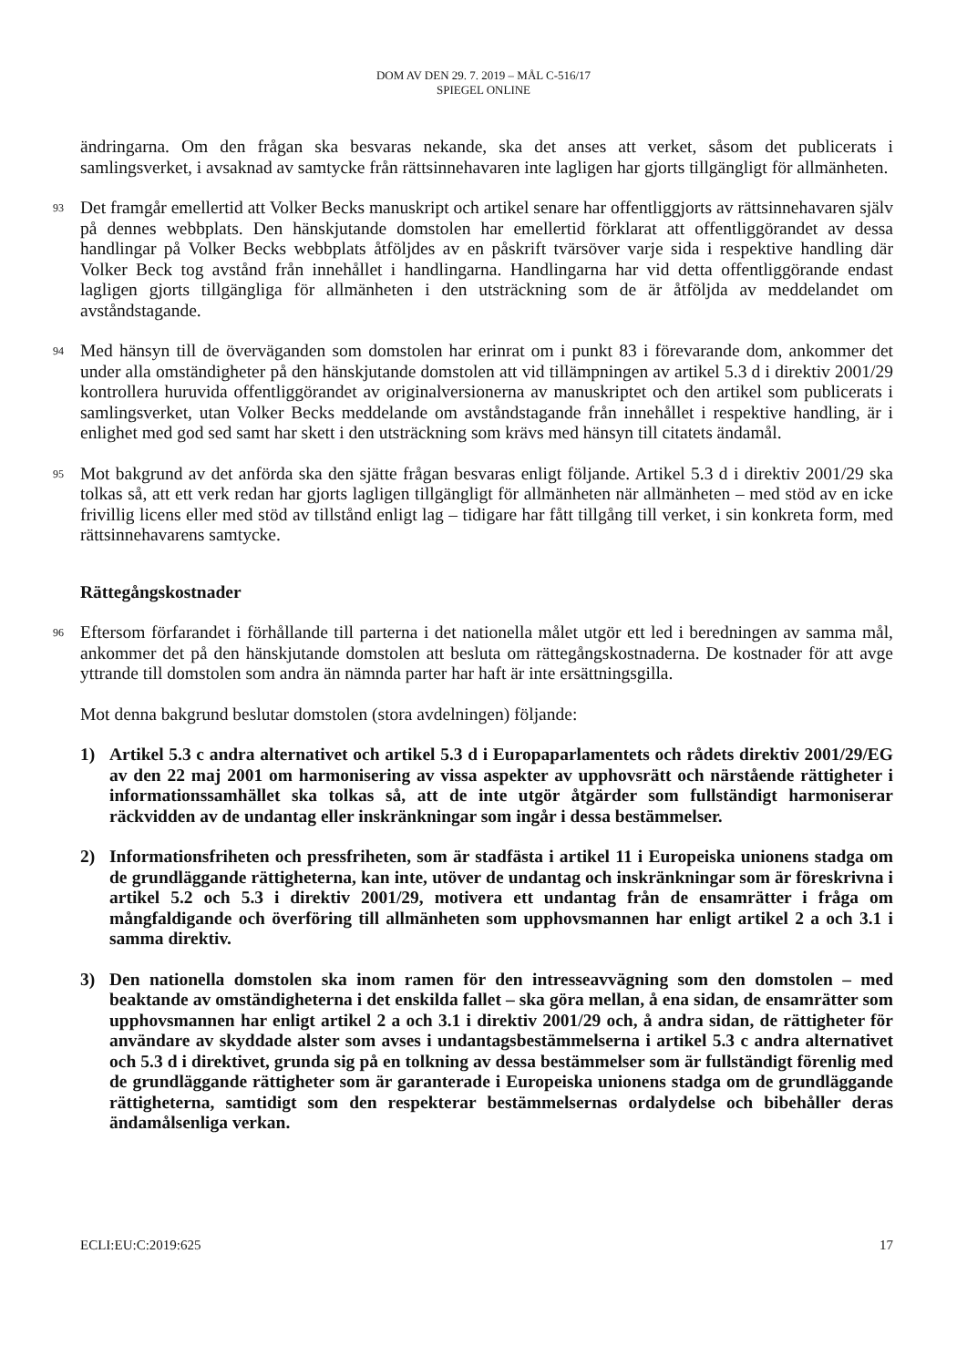DOM AV DEN 29. 7. 2019 – MÅL C-516/17
SPIEGEL ONLINE
ändringarna. Om den frågan ska besvaras nekande, ska det anses att verket, såsom det publicerats i samlingsverket, i avsaknad av samtycke från rättsinnehavaren inte lagligen har gjorts tillgängligt för allmänheten.
93
Det framgår emellertid att Volker Becks manuskript och artikel senare har offentliggjorts av rättsinnehavaren själv på dennes webbplats. Den hänskjutande domstolen har emellertid förklarat att offentliggörandet av dessa handlingar på Volker Becks webbplats åtföljdes av en påskrift tvärsöver varje sida i respektive handling där Volker Beck tog avstånd från innehållet i handlingarna. Handlingarna har vid detta offentliggörande endast lagligen gjorts tillgängliga för allmänheten i den utsträckning som de är åtföljda av meddelandet om avståndstagande.
94
Med hänsyn till de överväganden som domstolen har erinrat om i punkt 83 i förevarande dom, ankommer det under alla omständigheter på den hänskjutande domstolen att vid tillämpningen av artikel 5.3 d i direktiv 2001/29 kontrollera huruvida offentliggörandet av originalversionerna av manuskriptet och den artikel som publicerats i samlingsverket, utan Volker Becks meddelande om avståndstagande från innehållet i respektive handling, är i enlighet med god sed samt har skett i den utsträckning som krävs med hänsyn till citatets ändamål.
95
Mot bakgrund av det anförda ska den sjätte frågan besvaras enligt följande. Artikel 5.3 d i direktiv 2001/29 ska tolkas så, att ett verk redan har gjorts lagligen tillgängligt för allmänheten när allmänheten – med stöd av en icke frivillig licens eller med stöd av tillstånd enligt lag – tidigare har fått tillgång till verket, i sin konkreta form, med rättsinnehavarens samtycke.
Rättegångskostnader
96
Eftersom förfarandet i förhållande till parterna i det nationella målet utgör ett led i beredningen av samma mål, ankommer det på den hänskjutande domstolen att besluta om rättegångskostnaderna. De kostnader för att avge yttrande till domstolen som andra än nämnda parter har haft är inte ersättningsgilla.
Mot denna bakgrund beslutar domstolen (stora avdelningen) följande:
1) Artikel 5.3 c andra alternativet och artikel 5.3 d i Europaparlamentets och rådets direktiv 2001/29/EG av den 22 maj 2001 om harmonisering av vissa aspekter av upphovsrätt och närstående rättigheter i informationssamhället ska tolkas så, att de inte utgör åtgärder som fullständigt harmoniserar räckvidden av de undantag eller inskränkningar som ingår i dessa bestämmelser.
2) Informationsfriheten och pressfriheten, som är stadfästa i artikel 11 i Europeiska unionens stadga om de grundläggande rättigheterna, kan inte, utöver de undantag och inskränkningar som är föreskrivna i artikel 5.2 och 5.3 i direktiv 2001/29, motivera ett undantag från de ensamrätter i fråga om mångfaldigande och överföring till allmänheten som upphovsmannen har enligt artikel 2 a och 3.1 i samma direktiv.
3) Den nationella domstolen ska inom ramen för den intresseavvägning som den domstolen – med beaktande av omständigheterna i det enskilda fallet – ska göra mellan, å ena sidan, de ensamrätter som upphovsmannen har enligt artikel 2 a och 3.1 i direktiv 2001/29 och, å andra sidan, de rättigheter för användare av skyddade alster som avses i undantagsbestämmelserna i artikel 5.3 c andra alternativet och 5.3 d i direktivet, grunda sig på en tolkning av dessa bestämmelser som är fullständigt förenlig med de grundläggande rättigheter som är garanterade i Europeiska unionens stadga om de grundläggande rättigheterna, samtidigt som den respekterar bestämmelsernas ordalydelse och bibehåller deras ändamålsenliga verkan.
ECLI:EU:C:2019:625 17